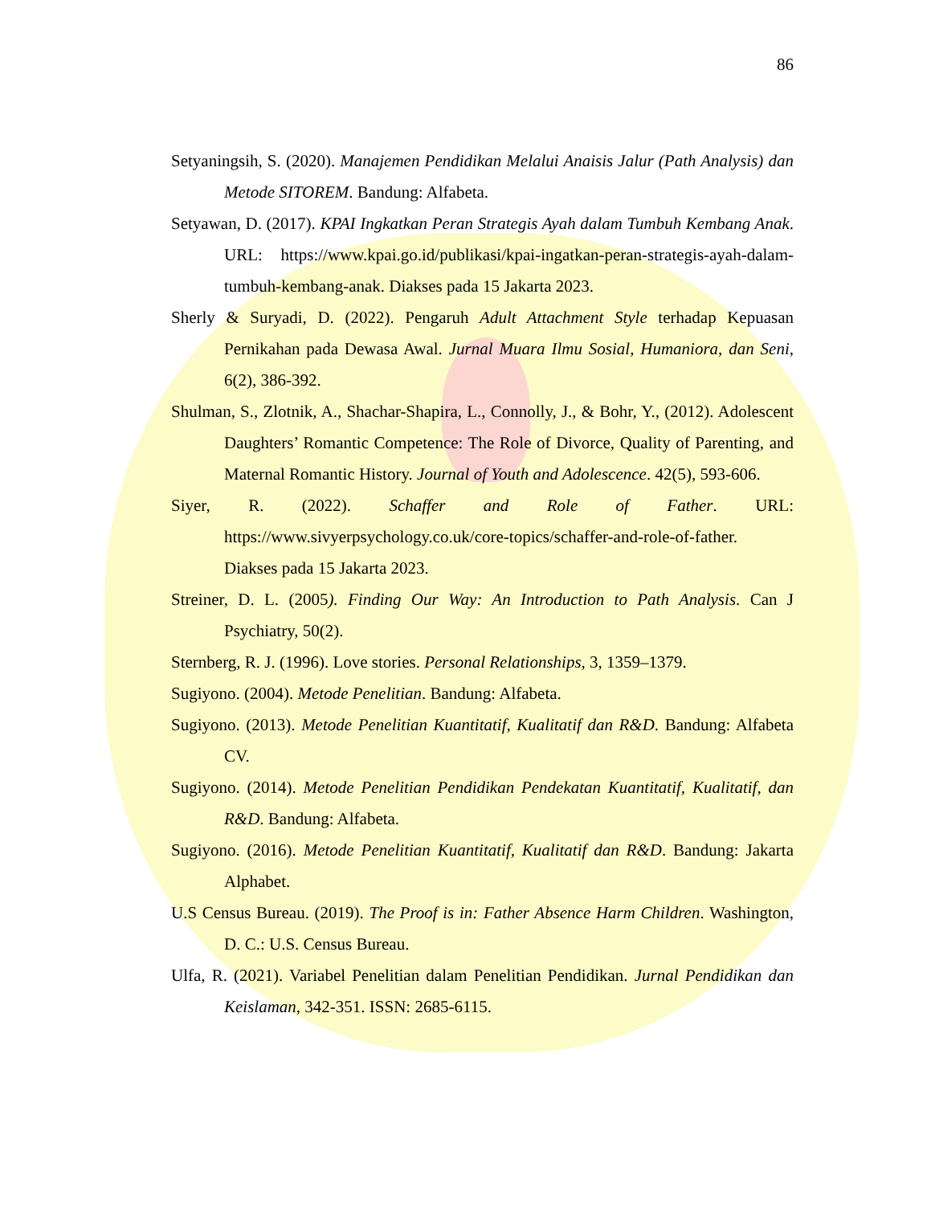86
Setyaningsih, S. (2020). Manajemen Pendidikan Melalui Anaisis Jalur (Path Analysis) dan Metode SITOREM. Bandung: Alfabeta.
Setyawan, D. (2017). KPAI Ingkatkan Peran Strategis Ayah dalam Tumbuh Kembang Anak. URL: https://www.kpai.go.id/publikasi/kpai-ingatkan-peran-strategis-ayah-dalam-tumbuh-kembang-anak. Diakses pada 15 Jakarta 2023.
Sherly & Suryadi, D. (2022). Pengaruh Adult Attachment Style terhadap Kepuasan Pernikahan pada Dewasa Awal. Jurnal Muara Ilmu Sosial, Humaniora, dan Seni, 6(2), 386-392.
Shulman, S., Zlotnik, A., Shachar-Shapira, L., Connolly, J., & Bohr, Y., (2012). Adolescent Daughters’ Romantic Competence: The Role of Divorce, Quality of Parenting, and Maternal Romantic History. Journal of Youth and Adolescence. 42(5), 593-606.
Siyer, R. (2022). Schaffer and Role of Father. URL: https://www.sivyerpsychology.co.uk/core-topics/schaffer-and-role-of-father. Diakses pada 15 Jakarta 2023.
Streiner, D. L. (2005). Finding Our Way: An Introduction to Path Analysis. Can J Psychiatry, 50(2).
Sternberg, R. J. (1996). Love stories. Personal Relationships, 3, 1359–1379.
Sugiyono. (2004). Metode Penelitian. Bandung: Alfabeta.
Sugiyono. (2013). Metode Penelitian Kuantitatif, Kualitatif dan R&D. Bandung: Alfabeta CV.
Sugiyono. (2014). Metode Penelitian Pendidikan Pendekatan Kuantitatif, Kualitatif, dan R&D. Bandung: Alfabeta.
Sugiyono. (2016). Metode Penelitian Kuantitatif, Kualitatif dan R&D. Bandung: Jakarta Alphabet.
U.S Census Bureau. (2019). The Proof is in: Father Absence Harm Children. Washington, D. C.: U.S. Census Bureau.
Ulfa, R. (2021). Variabel Penelitian dalam Penelitian Pendidikan. Jurnal Pendidikan dan Keislaman, 342-351. ISSN: 2685-6115.